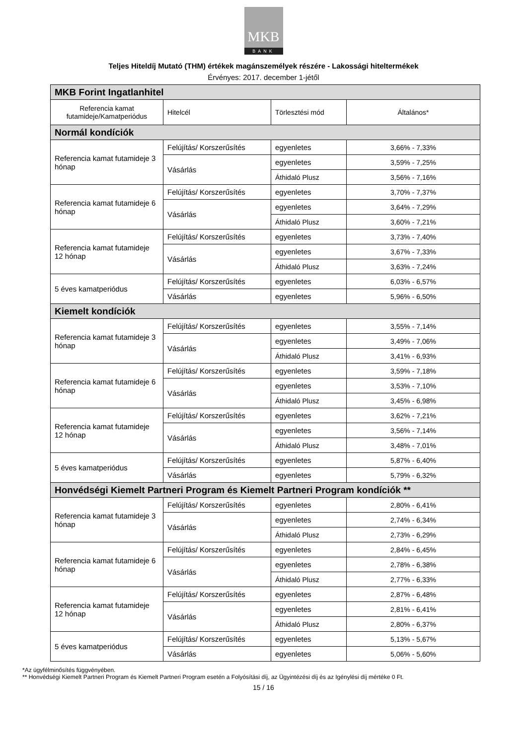MKB
BANK
Teljes Hiteldíj Mutató (THM) értékek magánszemélyek részére - Lakossági hiteltermékek
Érvényes: 2017. december 1-jétől
| MKB Forint Ingatlanhitel | | | |
| Referencia kamat futamideje/Kamatperiódus | Hitelcél | Törlesztési mód | Általános* |
| Normál kondíciók | | | |
| Referencia kamat futamideje 3 hónap | Felújítás/ Korszerűsítés | egyenletes | 3,66% - 7,33% |
| | Vásárlás | egyenletes | 3,59% - 7,25% |
| | | Áthidaló Plusz | 3,56% - 7,16% |
| Referencia kamat futamideje 6 hónap | Felújítás/ Korszerűsítés | egyenletes | 3,70% - 7,37% |
| | Vásárlás | egyenletes | 3,64% - 7,29% |
| | | Áthidaló Plusz | 3,60% - 7,21% |
| Referencia kamat futamideje 12 hónap | Felújítás/ Korszerűsítés | egyenletes | 3,73% - 7,40% |
| | Vásárlás | egyenletes | 3,67% - 7,33% |
| | | Áthidaló Plusz | 3,63% - 7,24% |
| 5 éves kamatperiódus | Felújítás/ Korszerűsítés | egyenletes | 6,03% - 6,57% |
| | Vásárlás | egyenletes | 5,96% - 6,50% |
| Kiemelt kondíciók | | | |
| Referencia kamat futamideje 3 hónap | Felújítás/ Korszerűsítés | egyenletes | 3,55% - 7,14% |
| | Vásárlás | egyenletes | 3,49% - 7,06% |
| | | Áthidaló Plusz | 3,41% - 6,93% |
| Referencia kamat futamideje 6 hónap | Felújítás/ Korszerűsítés | egyenletes | 3,59% - 7,18% |
| | Vásárlás | egyenletes | 3,53% - 7,10% |
| | | Áthidaló Plusz | 3,45% - 6,98% |
| Referencia kamat futamideje 12 hónap | Felújítás/ Korszerűsítés | egyenletes | 3,62% - 7,21% |
| | Vásárlás | egyenletes | 3,56% - 7,14% |
| | | Áthidaló Plusz | 3,48% - 7,01% |
| 5 éves kamatperiódus | Felújítás/ Korszerűsítés | egyenletes | 5,87% - 6,40% |
| | Vásárlás | egyenletes | 5,79% - 6,32% |
| Honvédségi Kiemelt Partneri Program és Kiemelt Partneri Program kondíciók ** | | | |
| Referencia kamat futamideje 3 hónap | Felújítás/ Korszerűsítés | egyenletes | 2,80% - 6,41% |
| | Vásárlás | egyenletes | 2,74% - 6,34% |
| | | Áthidaló Plusz | 2,73% - 6,29% |
| Referencia kamat futamideje 6 hónap | Felújítás/ Korszerűsítés | egyenletes | 2,84% - 6,45% |
| | Vásárlás | egyenletes | 2,78% - 6,38% |
| | | Áthidaló Plusz | 2,77% - 6,33% |
| Referencia kamat futamideje 12 hónap | Felújítás/ Korszerűsítés | egyenletes | 2,87% - 6,48% |
| | Vásárlás | egyenletes | 2,81% - 6,41% |
| | | Áthidaló Plusz | 2,80% - 6,37% |
| 5 éves kamatperiódus | Felújítás/ Korszerűsítés | egyenletes | 5,13% - 5,67% |
| | Vásárlás | egyenletes | 5,06% - 5,60% |
*Az ügyfélminősítés függvényében.
** Honvédségi Kiemelt Partneri Program és Kiemelt Partneri Program esetén a Folyósítási díj, az Ügyintézési díj és az Igénylési díj mértéke 0 Ft.
15 / 16